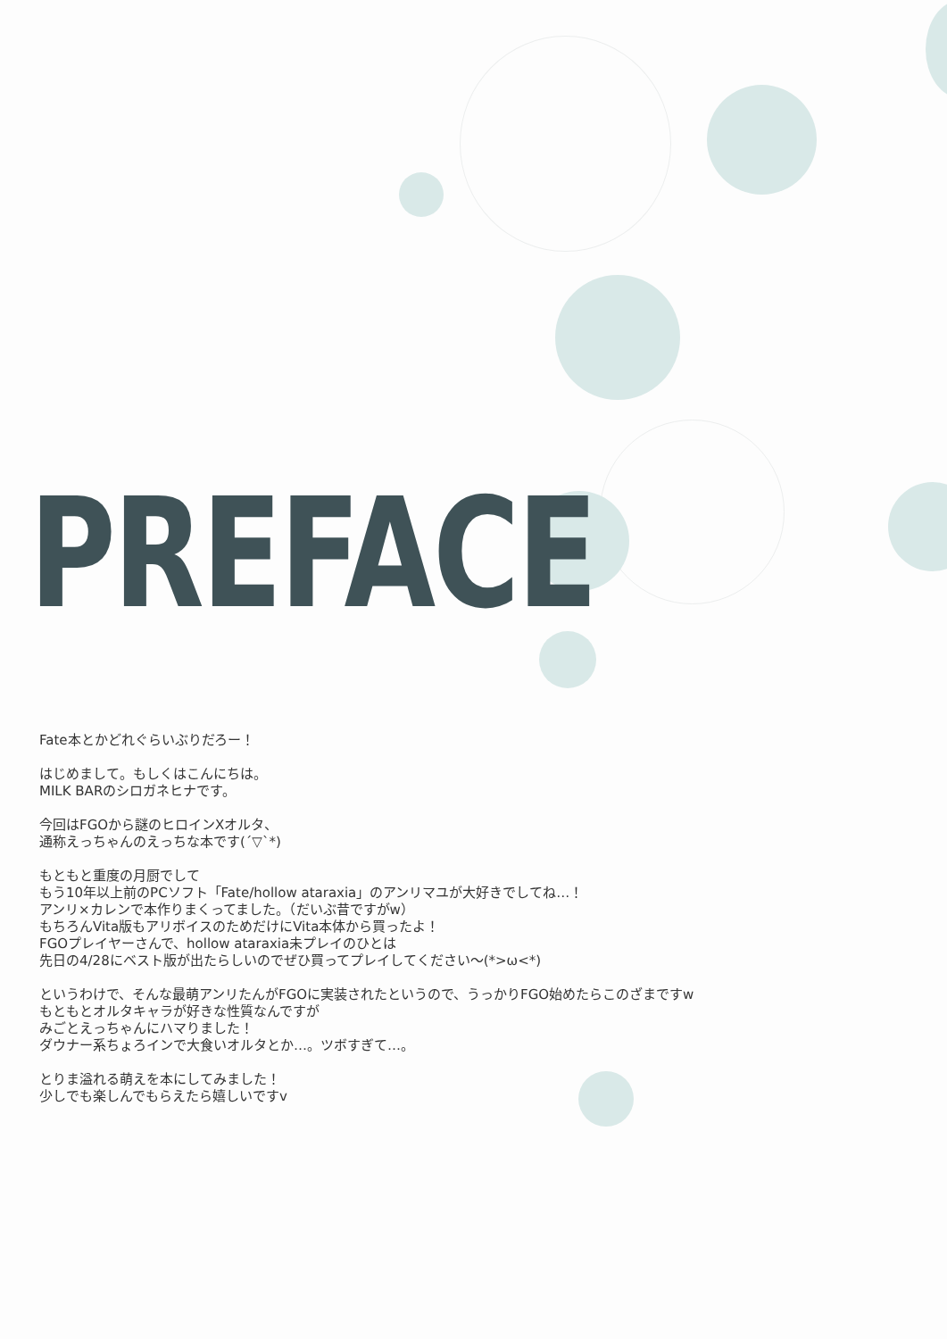PREFACE
Fate本とかどれぐらいぶりだろー！
はじめまして。もしくはこんにちは。
MILK BARのシロガネヒナです。
今回はFGOから謎のヒロインXオルタ、
通称えっちゃんのえっちな本です(´▽`*)
もともと重度の月厨でして
もう10年以上前のPCソフト「Fate/hollow ataraxia」のアンリマユが大好きでしてね…！
アンリ×カレンで本作りまくってました。（だいぶ昔ですがw）
もちろんVita版もアリボイスのためだけにVita本体から買ったよ！
FGOプレイヤーさんで、hollow ataraxia未プレイのひとは
先日の4/28にベスト版が出たらしいのでぜひ買ってプレイしてください～(*>ω<*)
というわけで、そんな最萌アンリたんがFGOに実装されたというので、うっかりFGO始めたらこのざまですw
もともとオルタキャラが好きな性質なんですが
みごとえっちゃんにハマりました！
ダウナー系ちょろインで大食いオルタとか…。ツボすぎて…。
とりま溢れる萌えを本にしてみました！
少しでも楽しんでもらえたら嬉しいですv